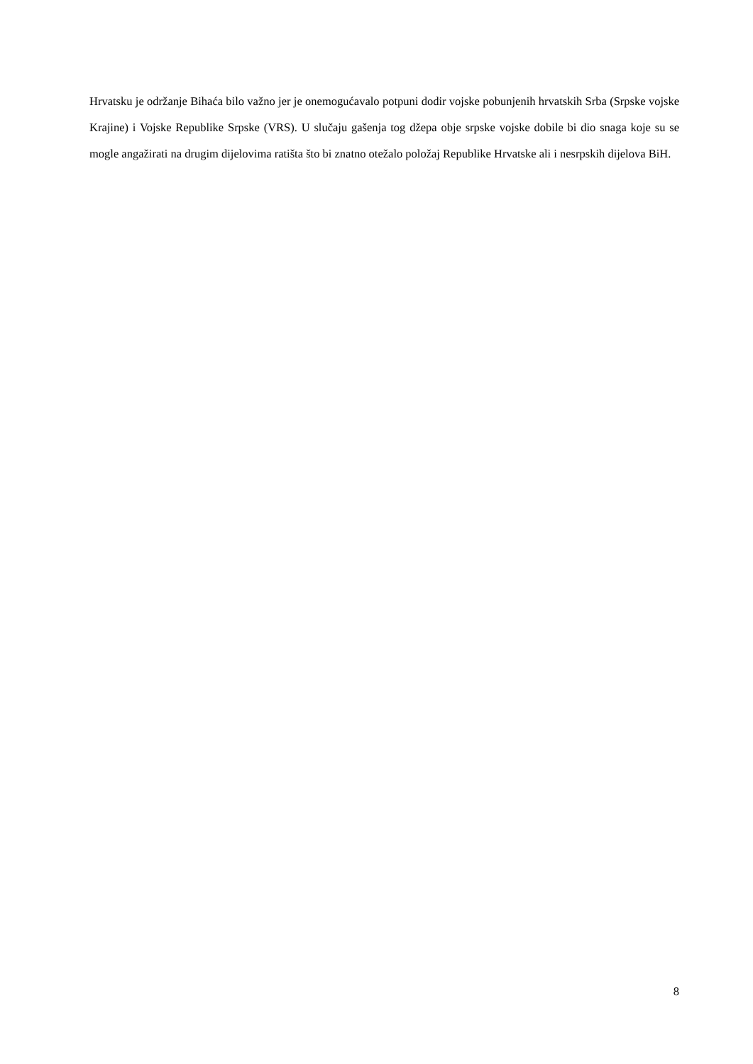Hrvatsku je održanje Bihaća bilo važno jer je onemogućavalo potpuni dodir vojske pobunjenih hrvatskih Srba (Srpske vojske Krajine) i Vojske Republike Srpske (VRS). U slučaju gašenja tog džepa obje srpske vojske dobile bi dio snaga koje su se mogle angažirati na drugim dijelovima ratišta što bi znatno otežalo položaj Republike Hrvatske ali i nesrpskih dijelova BiH.
8